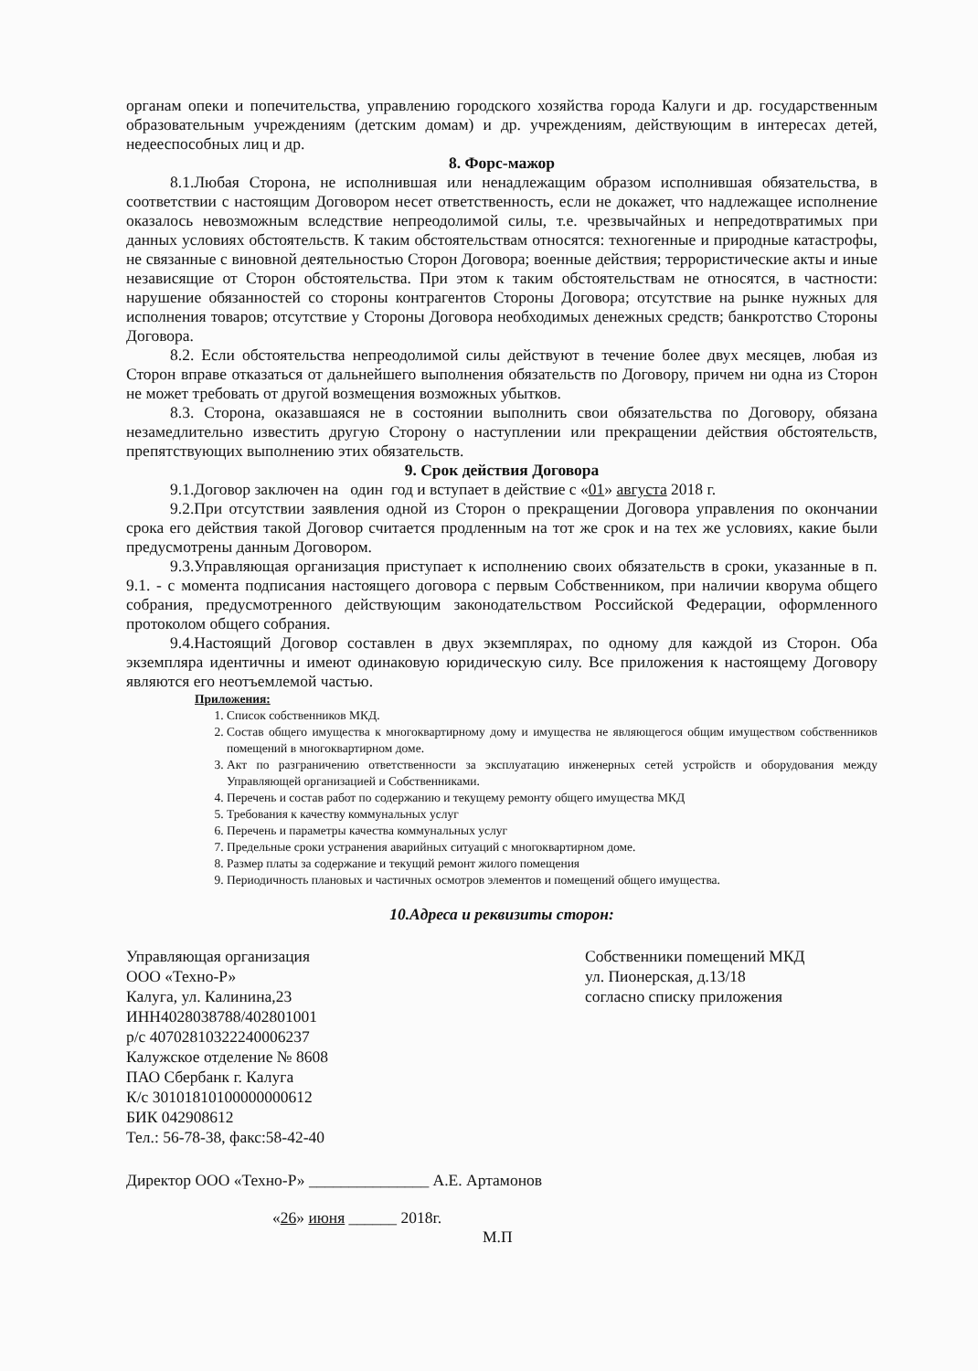органам опеки и попечительства, управлению городского хозяйства города Калуги и др. государственным образовательным учреждениям (детским домам) и др. учреждениям, действующим в интересах детей, недееспособных лиц и др.
8. Форс-мажор
8.1.Любая Сторона, не исполнившая или ненадлежащим образом исполнившая обязательства, в соответствии с настоящим Договором несет ответственность, если не докажет, что надлежащее исполнение оказалось невозможным вследствие непреодолимой силы, т.е. чрезвычайных и непредотвратимых при данных условиях обстоятельств. К таким обстоятельствам относятся: техногенные и природные катастрофы, не связанные с виновной деятельностью Сторон Договора; военные действия; террористические акты и иные независящие от Сторон обстоятельства. При этом к таким обстоятельствам не относятся, в частности: нарушение обязанностей со стороны контрагентов Стороны Договора; отсутствие на рынке нужных для исполнения товаров; отсутствие у Стороны Договора необходимых денежных средств; банкротство Стороны Договора.
8.2. Если обстоятельства непреодолимой силы действуют в течение более двух месяцев, любая из Сторон вправе отказаться от дальнейшего выполнения обязательств по Договору, причем ни одна из Сторон не может требовать от другой возмещения возможных убытков.
8.3. Сторона, оказавшаяся не в состоянии выполнить свои обязательства по Договору, обязана незамедлительно известить другую Сторону о наступлении или прекращении действия обстоятельств, препятствующих выполнению этих обязательств.
9. Срок действия Договора
9.1.Договор заключен на один год и вступает в действие с «01» августа 2018 г.
9.2.При отсутствии заявления одной из Сторон о прекращении Договора управления по окончании срока его действия такой Договор считается продленным на тот же срок и на тех же условиях, какие были предусмотрены данным Договором.
9.3.Управляющая организация приступает к исполнению своих обязательств в сроки, указанные в п. 9.1. - с момента подписания настоящего договора с первым Собственником, при наличии кворума общего собрания, предусмотренного действующим законодательством Российской Федерации, оформленного протоколом общего собрания.
9.4.Настоящий Договор составлен в двух экземплярах, по одному для каждой из Сторон. Оба экземпляра идентичны и имеют одинаковую юридическую силу. Все приложения к настоящему Договору являются его неотъемлемой частью.
Приложения:
1. Список собственников МКД.
2. Состав общего имущества к многоквартирному дому и имущества не являющегося общим имуществом собственников помещений в многоквартирном доме.
3. Акт по разграничению ответственности за эксплуатацию инженерных сетей устройств и оборудования между Управляющей организацией и Собственниками.
4. Перечень и состав работ по содержанию и текущему ремонту общего имущества МКД
5. Требования к качеству коммунальных услуг
6. Перечень и параметры качества коммунальных услуг
7. Предельные сроки устранения аварийных ситуаций с многоквартирном доме.
8. Размер платы за содержание и текущий ремонт жилого помещения
9. Периодичность плановых и частичных осмотров элементов и помещений общего имущества.
10.Адреса и реквизиты сторон:
Управляющая организация
ООО «Техно-Р»
Калуга, ул. Калинина,23
ИНН4028038788/402801001
р/с 40702810322240006237
Калужское отделение № 8608
ПАО Сбербанк г. Калуга
К/с 30101810100000000612
БИК 042908612
Тел.: 56-78-38, факс:58-42-40
Собственники помещений МКД
ул. Пионерская, д.13/18
согласно списку приложения
Директор ООО «Техно-Р» _______________ А.Е. Артамонов
«26» июня ______ 2018г.
М.П